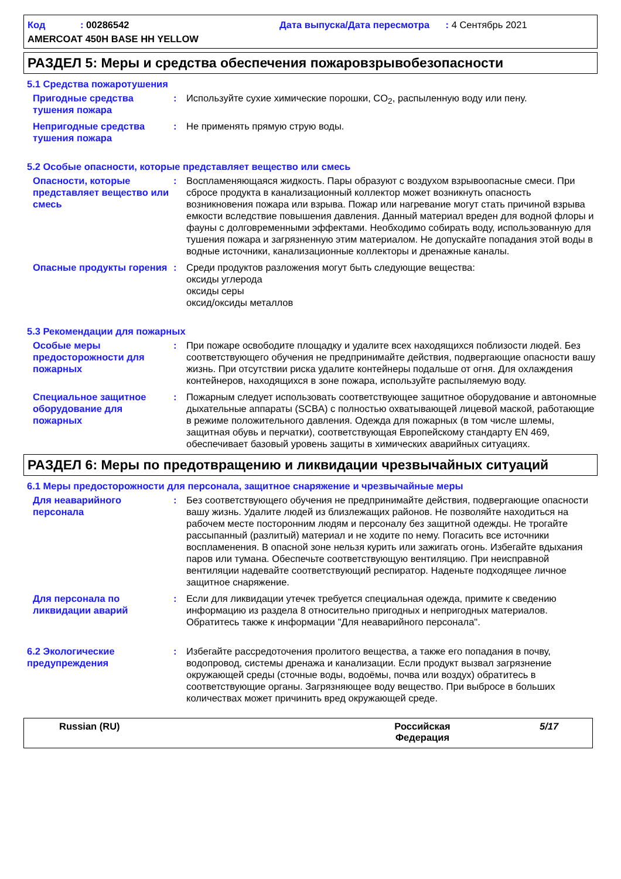Код : 00286542 Дата выпуска/Дата пересмотра : 4 Сентябрь 2021
AMERCOAT 450H BASE HH YELLOW
РАЗДЕЛ 5: Меры и средства обеспечения пожаровзрывобезопасности
5.1 Средства пожаротушения
Пригодные средства тушения пожара
: Используйте сухие химические порошки, CO<sub>2</sub>, распыленную воду или пену.
Непригодные средства тушения пожара
: Не применять прямую струю воды.
5.2 Особые опасности, которые представляет вещество или смесь
Опасности, которые представляет вещество или смесь
: Воспламеняющаяся жидкость. Пары образуют с воздухом взрывоопасные смеси. При сбросе продукта в канализационный коллектор может возникнуть опасность возникновения пожара или взрыва. Пожар или нагревание могут стать причиной взрыва емкости вследствие повышения давления. Данный материал вреден для водной флоры и фауны с долговременными эффектами. Необходимо собирать воду, использованную для тушения пожара и загрязненную этим материалом. Не допускайте попадания этой воды в водные источники, канализационные коллекторы и дренажные каналы.
Опасные продукты горения : Среди продуктов разложения могут быть следующие вещества:
оксиды углерода
оксиды серы
оксид/оксиды металлов
5.3 Рекомендации для пожарных
Особые меры предосторожности для пожарных
: При пожаре освободите площадку и удалите всех находящихся поблизости людей. Без соответствующего обучения не предпринимайте действия, подвергающие опасности вашу жизнь. При отсутствии риска удалите контейнеры подальше от огня. Для охлаждения контейнеров, находящихся в зоне пожара, используйте распыляемую воду.
Специальное защитное оборудование для пожарных
: Пожарным следует использовать соответствующее защитное оборудование и автономные дыхательные аппараты (SCBA) с полностью охватывающей лицевой маской, работающие в режиме положительного давления. Одежда для пожарных (в том числе шлемы, защитная обувь и перчатки), соответствующая Европейскому стандарту EN 469, обеспечивает базовый уровень защиты в химических аварийных ситуациях.
РАЗДЕЛ 6: Меры по предотвращению и ликвидации чрезвычайных ситуаций
6.1 Меры предосторожности для персонала, защитное снаряжение и чрезвычайные меры
Для неаварийного персонала
: Без соответствующего обучения не предпринимайте действия, подвергающие опасности вашу жизнь. Удалите людей из близлежащих районов. Не позволяйте находиться на рабочем месте посторонним людям и персоналу без защитной одежды. Не трогайте рассыпанный (разлитый) материал и не ходите по нему. Погасить все источники воспламенения. В опасной зоне нельзя курить или зажигать огонь. Избегайте вдыхания паров или тумана. Обеспечьте соответствующую вентиляцию. При неисправной вентиляции надевайте соответствующий респиратор. Наденьте подходящее личное защитное снаряжение.
Для персонала по ликвидации аварий
: Если для ликвидации утечек требуется специальная одежда, примите к сведению информацию из раздела 8 относительно пригодных и непригодных материалов. Обратитесь также к информации "Для неаварийного персонала".
6.2 Экологические предупреждения
: Избегайте рассредоточения пролитого вещества, а также его попадания в почву, водопровод, системы дренажа и канализации. Если продукт вызвал загрязнение окружающей среды (сточные воды, водоёмы, почва или воздух) обратитесь в соответствующие органы. Загрязняющее воду вещество. При выбросе в больших количествах может причинить вред окружающей среде.
Russian (RU) Российская
Федерация 5/17